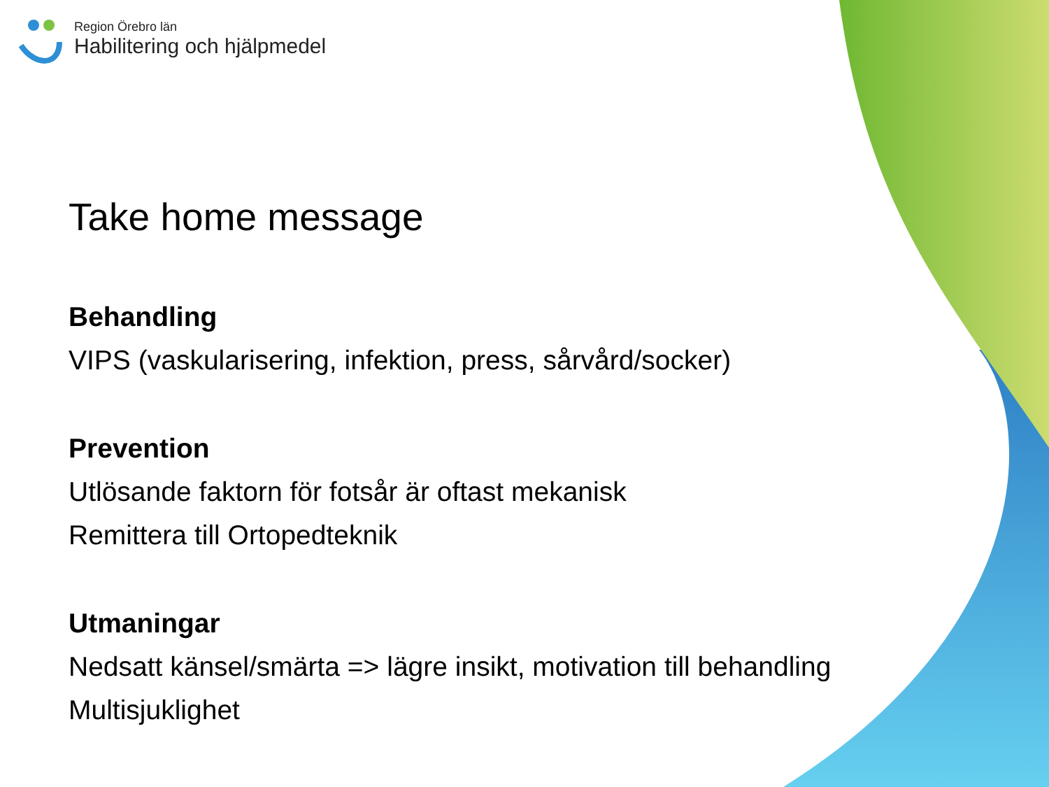Region Örebro län
Habilitering och hjälpmedel
Take home message
Behandling
VIPS (vaskularisering, infektion, press, sårvård/socker)
Prevention
Utlösande faktorn för fotsår är oftast mekanisk
Remittera till Ortopedteknik
Utmaningar
Nedsatt känsel/smärta => lägre insikt, motivation till behandling
Multisjuklighet